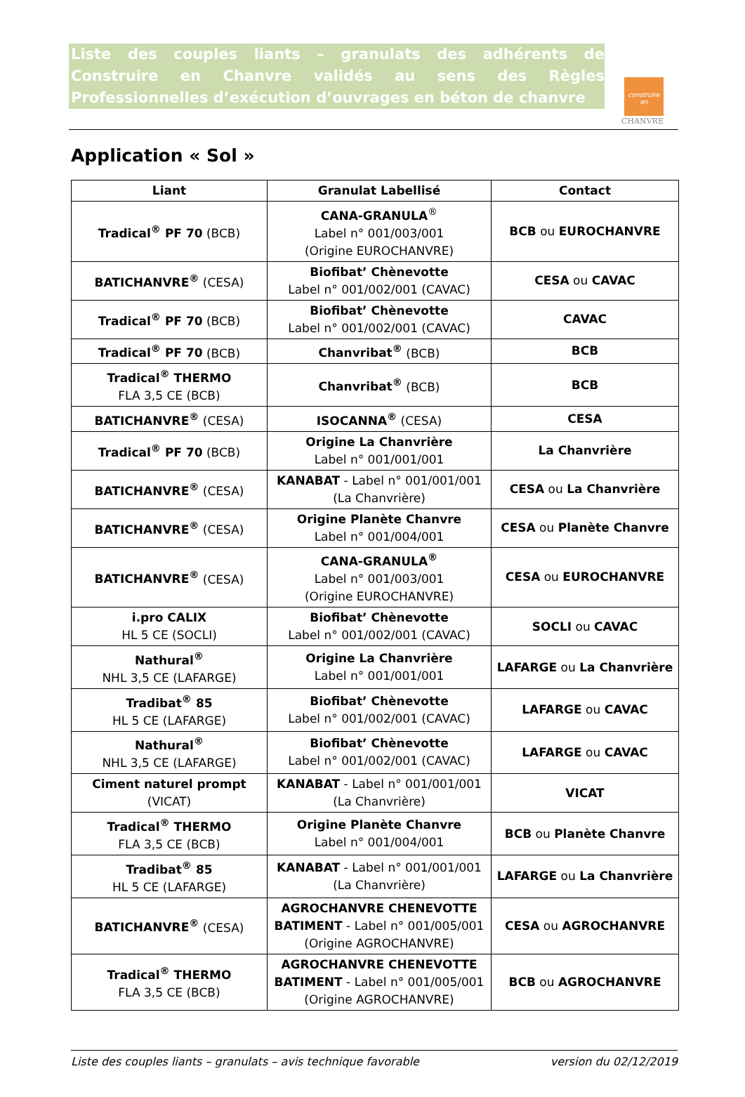Liste des couples liants – granulats des adhérents de Construire en Chanvre validés au sens des Règles Professionnelles d’exécution d’ouvrages en béton de chanvre
construire
en
CHANVRE
Application « Sol »
| Liant | Granulat Labellisé | Contact |
| --- | --- | --- |
| Tradical<sup>®</sup> PF 70 (BCB) | CANA-GRANULA<sup>®</sup> Label n° 001/003/001 (Origine EUROCHANVRE) | BCB ou EUROCHANVRE |
| BATICHANVRE<sup>®</sup> (CESA) | Biofibat’ Chènevotte Label n° 001/002/001 (CAVAC) | CESA ou CAVAC |
| Tradical<sup>®</sup> PF 70 (BCB) | Biofibat’ Chènevotte Label n° 001/002/001 (CAVAC) | CAVAC |
| Tradical<sup>®</sup> PF 70 (BCB) | Chanvribat<sup>®</sup> (BCB) | BCB |
| Tradical<sup>®</sup> THERMO FLA 3,5 CE (BCB) | Chanvribat<sup>®</sup> (BCB) | BCB |
| BATICHANVRE<sup>®</sup> (CESA) | ISOCANNA<sup>®</sup> (CESA) | CESA |
| Tradical<sup>®</sup> PF 70 (BCB) | Origine La Chanvrière Label n° 001/001/001 | La Chanvrière |
| BATICHANVRE<sup>®</sup> (CESA) | KANABAT - Label n° 001/001/001 (La Chanvrière) | CESA ou La Chanvrière |
| BATICHANVRE<sup>®</sup> (CESA) | Origine Planète Chanvre Label n° 001/004/001 | CESA ou Planète Chanvre |
| BATICHANVRE<sup>®</sup> (CESA) | CANA-GRANULA<sup>®</sup> Label n° 001/003/001 (Origine EUROCHANVRE) | CESA ou EUROCHANVRE |
| i.pro CALIX HL 5 CE (SOCLI) | Biofibat’ Chènevotte Label n° 001/002/001 (CAVAC) | SOCLI ou CAVAC |
| Nathural<sup>®</sup> NHL 3,5 CE (LAFARGE) | Origine La Chanvrière Label n° 001/001/001 | LAFARGE ou La Chanvrière |
| Tradibat<sup>®</sup> 85 HL 5 CE (LAFARGE) | Biofibat’ Chènevotte Label n° 001/002/001 (CAVAC) | LAFARGE ou CAVAC |
| Nathural<sup>®</sup> NHL 3,5 CE (LAFARGE) | Biofibat’ Chènevotte Label n° 001/002/001 (CAVAC) | LAFARGE ou CAVAC |
| Ciment naturel prompt (VICAT) | KANABAT - Label n° 001/001/001 (La Chanvrière) | VICAT |
| Tradical<sup>®</sup> THERMO FLA 3,5 CE (BCB) | Origine Planète Chanvre Label n° 001/004/001 | BCB ou Planète Chanvre |
| Tradibat<sup>®</sup> 85 HL 5 CE (LAFARGE) | KANABAT - Label n° 001/001/001 (La Chanvrière) | LAFARGE ou La Chanvrière |
| BATICHANVRE<sup>®</sup> (CESA) | AGROCHANVRE CHENEVOTTE BATIMENT - Label n° 001/005/001 (Origine AGROCHANVRE) | CESA ou AGROCHANVRE |
| Tradical<sup>®</sup> THERMO FLA 3,5 CE (BCB) | AGROCHANVRE CHENEVOTTE BATIMENT - Label n° 001/005/001 (Origine AGROCHANVRE) | BCB ou AGROCHANVRE |
Liste des couples liants – granulats – avis technique favorable version du 02/12/2019